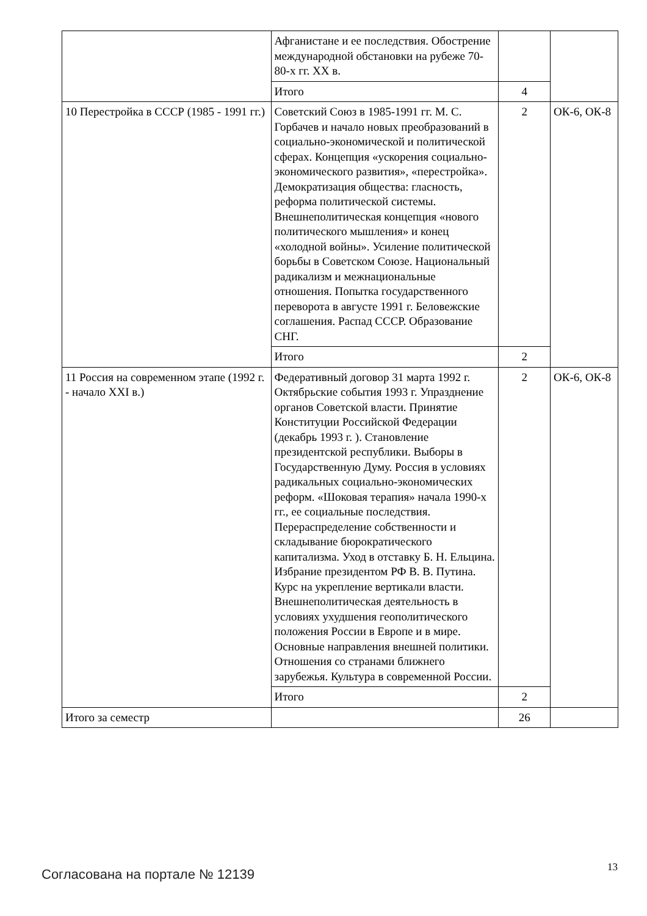| | Афганистане и ее последствия. Обострение международной обстановки на рубеже 70-80-х гг. XX в. | | |
| | Итого | 4 | |
| 10 Перестройка в СССР (1985 - 1991 гг.) | Советский Союз в 1985-1991 гг. М. С. Горбачев и начало новых преобразований в социально-экономической и политической сферах. Концепция «ускорения социально-экономического развития», «перестройка». Демократизация общества: гласность, реформа политической системы. Внешнеполитическая концепция «нового политического мышления» и конец «холодной войны». Усиление политической борьбы в Советском Союзе. Национальный радикализм и межнациональные отношения. Попытка государственного переворота в августе 1991 г. Беловежские соглашения. Распад СССР. Образование СНГ. | 2 | ОК-6, ОК-8 |
| | Итого | 2 | |
| 11 Россия на современном этапе (1992 г. - начало XXI в.) | Федеративный договор 31 марта 1992 г. Октябрьские события 1993 г. Упразднение органов Советской власти. Принятие Конституции Российской Федерации (декабрь 1993 г. ). Становление президентской республики. Выборы в Государственную Думу. Россия в условиях радикальных социально-экономических реформ. «Шоковая терапия» начала 1990-х гг., ее социальные последствия. Перераспределение собственности и складывание бюрократического капитализма. Уход в отставку Б. Н. Ельцина. Избрание президентом РФ В. В. Путина. Курс на укрепление вертикали власти. Внешнеполитическая деятельность в условиях ухудшения геополитического положения России в Европе и в мире. Основные направления внешней политики. Отношения со странами ближнего зарубежья. Культура в современной России. | 2 | ОК-6, ОК-8 |
| | Итого | 2 | |
| Итого за семестр | | 26 | |
Согласована на портале № 12139
13